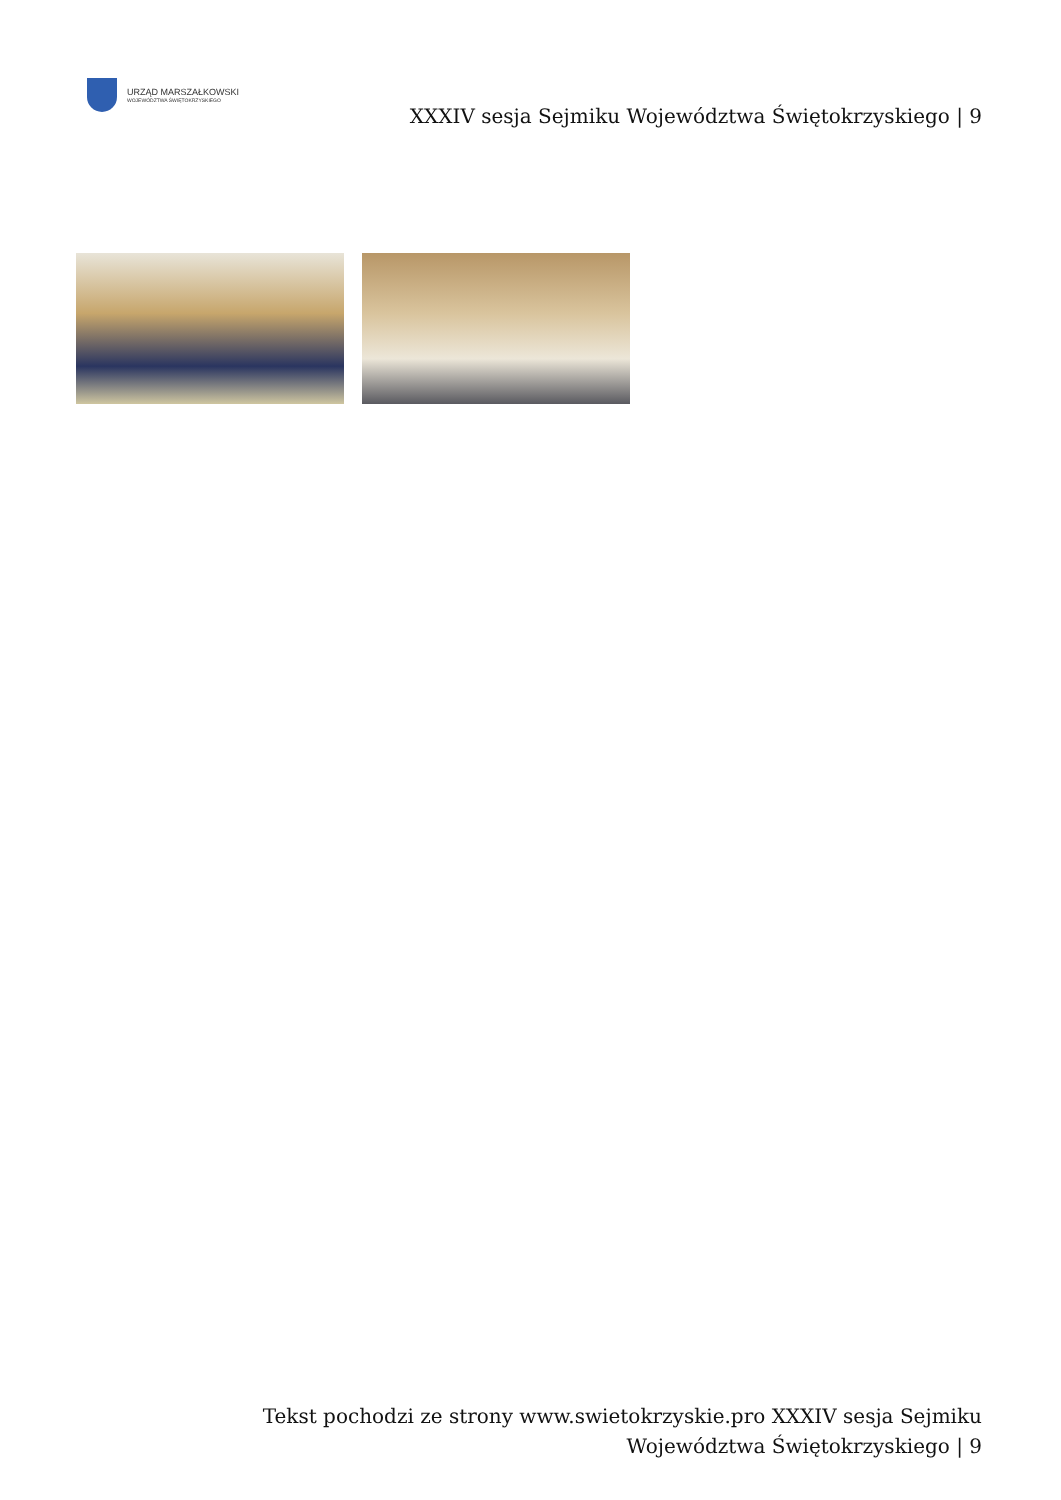URZĄD MARSZAŁKOWSKI
WOJEWÓDZTWA ŚWIĘTOKRZYSKIEGO
XXXIV sesja Sejmiku Województwa Świętokrzyskiego | 9
Tekst pochodzi ze strony www.swietokrzyskie.pro XXXIV sesja Sejmiku Województwa Świętokrzyskiego | 9